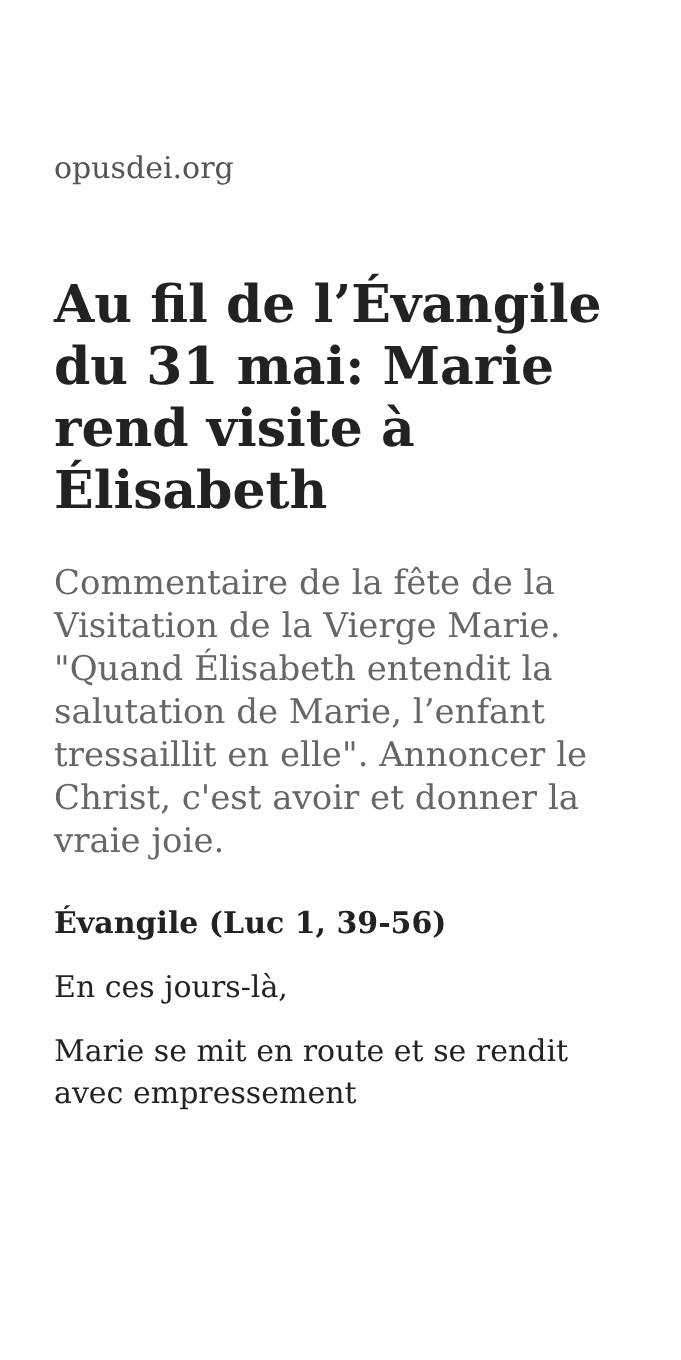opusdei.org
Au fil de l’Évangile du 31 mai: Marie rend visite à Élisabeth
Commentaire de la fête de la Visitation de la Vierge Marie. "Quand Élisabeth entendit la salutation de Marie, l’enfant tressaillit en elle". Annoncer le Christ, c'est avoir et donner la vraie joie.
Évangile (Luc 1, 39-56)
En ces jours-là,
Marie se mit en route et se rendit avec empressement